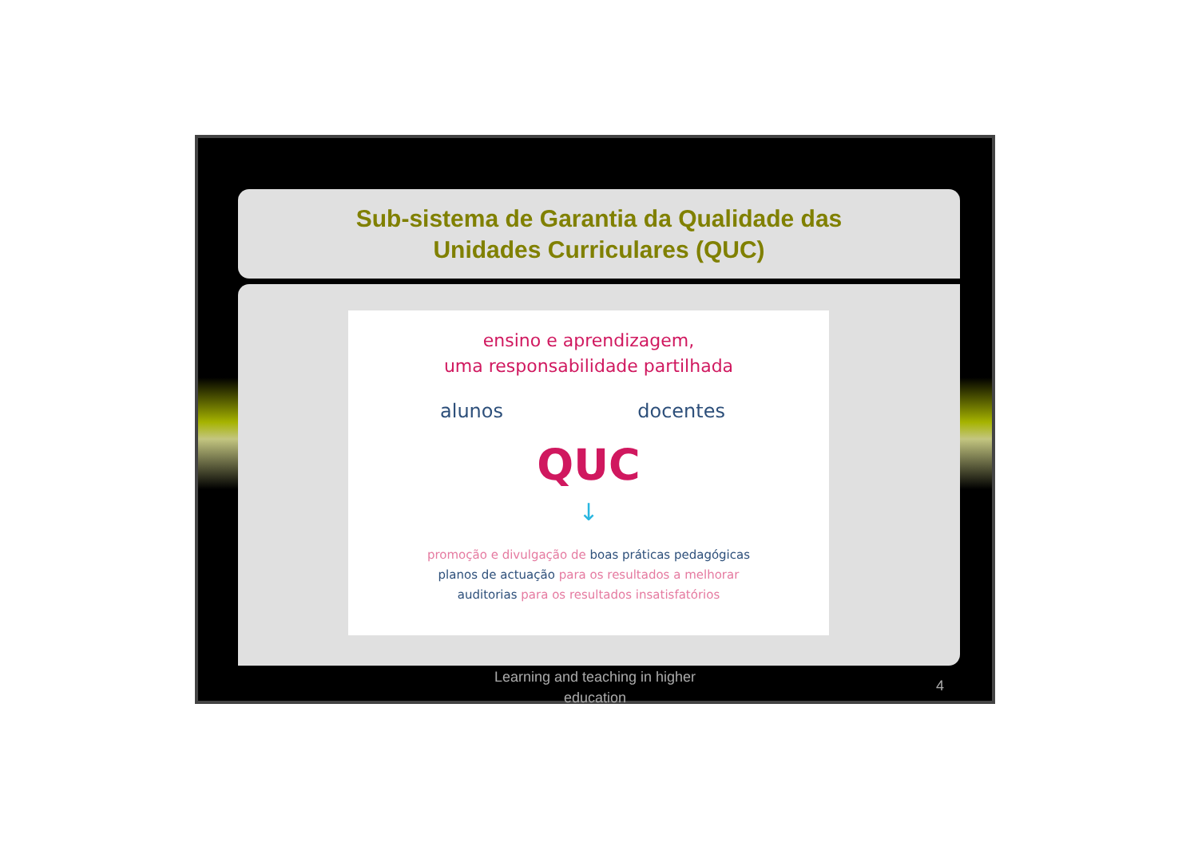Sub-sistema de Garantia da Qualidade das
Unidades Curriculares (QUC)
ensino e aprendizagem,
uma responsabilidade partilhada
alunos docentes
QUC
↓
promoção e divulgação de boas práticas pedagógicas
planos de actuação para os resultados a melhorar
auditorias para os resultados insatisfatórios
Learning and teaching in higher
education
4